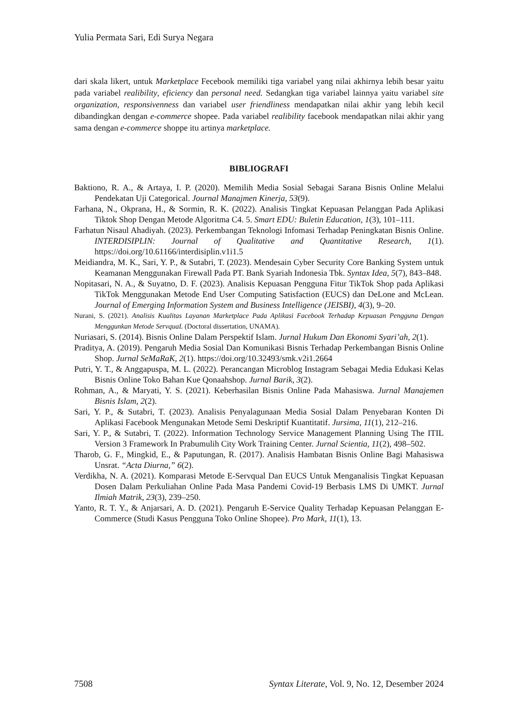Yulia Permata Sari, Edi Surya Negara
dari skala likert, untuk Marketplace Fecebook memiliki tiga variabel yang nilai akhirnya lebih besar yaitu pada variabel realibility, eficiency dan personal need. Sedangkan tiga variabel lainnya yaitu variabel site organization, responsivenness dan variabel user friendliness mendapatkan nilai akhir yang lebih kecil dibandingkan dengan e-commerce shopee. Pada variabel realibility facebook mendapatkan nilai akhir yang sama dengan e-commerce shoppe itu artinya marketplace.
BIBLIOGRAFI
Baktiono, R. A., & Artaya, I. P. (2020). Memilih Media Sosial Sebagai Sarana Bisnis Online Melalui Pendekatan Uji Categorical. Journal Manajmen Kinerja, 53(9).
Farhana, N., Okprana, H., & Sormin, R. K. (2022). Analisis Tingkat Kepuasan Pelanggan Pada Aplikasi Tiktok Shop Dengan Metode Algoritma C4. 5. Smart EDU: Buletin Education, 1(3), 101–111.
Farhatun Nisaul Ahadiyah. (2023). Perkembangan Teknologi Infomasi Terhadap Peningkatan Bisnis Online. INTERDISIPLIN: Journal of Qualitative and Quantitative Research, 1(1). https://doi.org/10.61166/interdisiplin.v1i1.5
Meidiandra, M. K., Sari, Y. P., & Sutabri, T. (2023). Mendesain Cyber Security Core Banking System untuk Keamanan Menggunakan Firewall Pada PT. Bank Syariah Indonesia Tbk. Syntax Idea, 5(7), 843–848.
Nopitasari, N. A., & Suyatno, D. F. (2023). Analisis Kepuasan Pengguna Fitur TikTok Shop pada Aplikasi TikTok Menggunakan Metode End User Computing Satisfaction (EUCS) dan DeLone and McLean. Journal of Emerging Information System and Business Intelligence (JEISBI), 4(3), 9–20.
Nurani, S. (2021). Analisis Kualitas Layanan Marketplace Pada Aplikasi Facebook Terhadap Kepuasan Pengguna Dengan Menggunkan Metode ServquaL (Doctoral dissertation, UNAMA).
Nuriasari, S. (2014). Bisnis Online Dalam Perspektif Islam. Jurnal Hukum Dan Ekonomi Syari’ah, 2(1).
Praditya, A. (2019). Pengaruh Media Sosial Dan Komunikasi Bisnis Terhadap Perkembangan Bisnis Online Shop. Jurnal SeMaRaK, 2(1). https://doi.org/10.32493/smk.v2i1.2664
Putri, Y. T., & Anggapuspa, M. L. (2022). Perancangan Microblog Instagram Sebagai Media Edukasi Kelas Bisnis Online Toko Bahan Kue Qonaahshop. Jurnal Barik, 3(2).
Rohman, A., & Maryati, Y. S. (2021). Keberhasilan Bisnis Online Pada Mahasiswa. Jurnal Manajemen Bisnis Islam, 2(2).
Sari, Y. P., & Sutabri, T. (2023). Analisis Penyalagunaan Media Sosial Dalam Penyebaran Konten Di Aplikasi Facebook Mengunakan Metode Semi Deskriptif Kuantitatif. Jursima, 11(1), 212–216.
Sari, Y. P., & Sutabri, T. (2022). Information Technology Service Management Planning Using The ITIL Version 3 Framework In Prabumulih City Work Training Center. Jurnal Scientia, 11(2), 498–502.
Tharob, G. F., Mingkid, E., & Paputungan, R. (2017). Analisis Hambatan Bisnis Online Bagi Mahasiswa Unsrat. “Acta Diurna,” 6(2).
Verdikha, N. A. (2021). Komparasi Metode E-Servqual Dan EUCS Untuk Menganalisis Tingkat Kepuasan Dosen Dalam Perkuliahan Online Pada Masa Pandemi Covid-19 Berbasis LMS Di UMKT. Jurnal Ilmiah Matrik, 23(3), 239–250.
Yanto, R. T. Y., & Anjarsari, A. D. (2021). Pengaruh E-Service Quality Terhadap Kepuasan Pelanggan E-Commerce (Studi Kasus Pengguna Toko Online Shopee). Pro Mark, 11(1), 13.
7508 Syntax Literate, Vol. 9, No. 12, Desember 2024